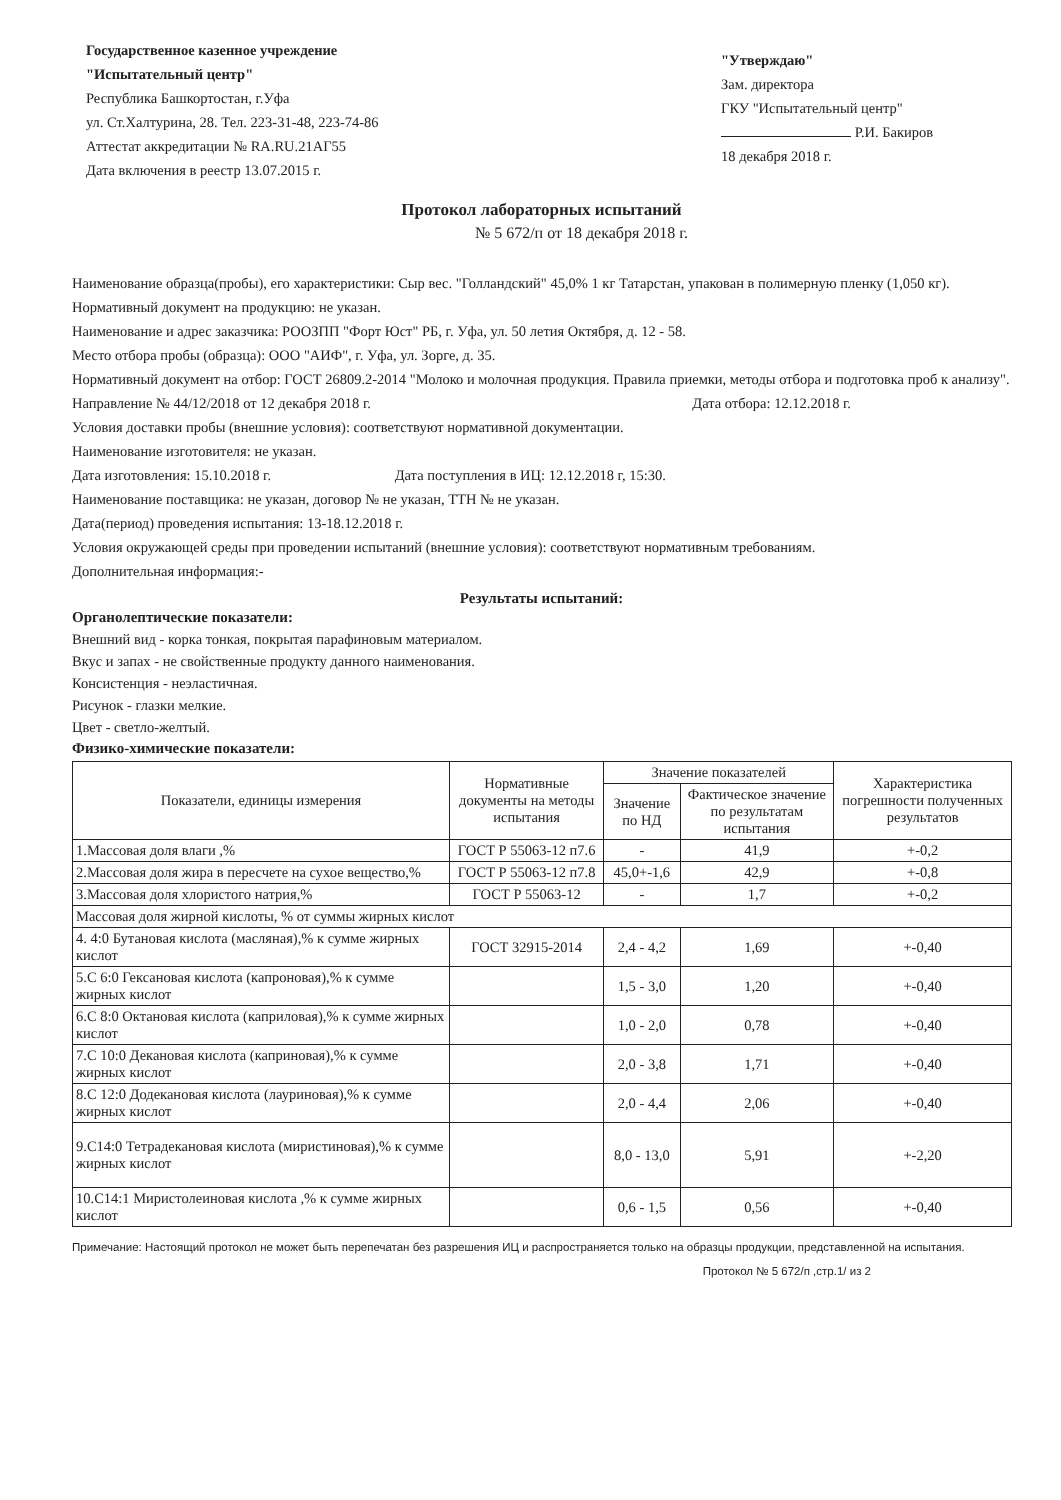Государственное казенное учреждение
"Испытательный центр"
Республика Башкортостан, г.Уфа
ул. Ст.Халтурина, 28. Тел. 223-31-48, 223-74-86
Аттестат аккредитации № RA.RU.21АГ55
Дата включения в реестр 13.07.2015 г.
"Утверждаю"
Зам. директора
ГКУ "Испытательный центр"
Р.И. Бакиров
18 декабря 2018 г.
Протокол лабораторных испытаний
№ 5 672/п от 18 декабря 2018 г.
Наименование образца(пробы), его характеристики: Сыр вес. "Голландский" 45,0% 1 кг Татарстан, упакован в полимерную пленку (1,050 кг).
Нормативный документ на продукцию: не указан.
Наименование и адрес заказчика: РООЗПП "Форт Юст" РБ, г. Уфа, ул. 50 летия Октября, д. 12 - 58.
Место отбора пробы (образца): ООО "АИФ", г. Уфа, ул. Зорге, д. 35.
Нормативный документ на отбор: ГОСТ 26809.2-2014 "Молоко и молочная продукция. Правила приемки, методы отбора и подготовка проб к анализу".
Направление № 44/12/2018 от 12 декабря 2018 г. Дата отбора: 12.12.2018 г.
Условия доставки пробы (внешние условия): соответствуют нормативной документации.
Наименование изготовителя: не указан.
Дата изготовления: 15.10.2018 г. Дата поступления в ИЦ: 12.12.2018 г, 15:30.
Наименование поставщика: не указан, договор № не указан, ТТН № не указан.
Дата(период) проведения испытания: 13-18.12.2018 г.
Условия окружающей среды при проведении испытаний (внешние условия): соответствуют нормативным требованиям.
Дополнительная информация:-
Результаты испытаний:
Органолептические показатели:
Внешний вид - корка тонкая, покрытая парафиновым материалом.
Вкус и запах - не свойственные продукту данного наименования.
Консистенция - неэластичная.
Рисунок - глазки мелкие.
Цвет - светло-желтый.
Физико-химические показатели:
| Показатели, единицы измерения | Нормативные документы на методы испытания | Значение показателей | | Характеристика погрешности полученных результатов |
| --- | --- | --- | --- | --- |
| | | Значение по НД | Фактическое значение по результатам испытания | |
| 1.Массовая доля влаги ,% | ГОСТ Р 55063-12 п7.6 | - | 41,9 | +-0,2 |
| 2.Массовая доля жира в пересчете на сухое вещество,% | ГОСТ Р 55063-12 п7.8 | 45,0+-1,6 | 42,9 | +-0,8 |
| 3.Массовая доля хлористого натрия,% | ГОСТ Р 55063-12 | - | 1,7 | +-0,2 |
| Массовая доля жирной кислоты, % от суммы жирных кислот | | | | |
| 4. 4:0 Бутановая кислота (масляная),% к сумме жирных кислот | ГОСТ 32915-2014 | 2,4 - 4,2 | 1,69 | +-0,40 |
| 5.С 6:0 Гексановая кислота (капроновая),% к сумме жирных кислот | | 1,5 - 3,0 | 1,20 | +-0,40 |
| 6.С 8:0 Октановая кислота (каприловая),% к сумме жирных кислот | | 1,0 - 2,0 | 0,78 | +-0,40 |
| 7.С 10:0 Декановая кислота (каприновая),% к сумме жирных кислот | | 2,0 - 3,8 | 1,71 | +-0,40 |
| 8.С 12:0 Додекановая кислота (лауриновая),% к сумме жирных кислот | | 2,0 - 4,4 | 2,06 | +-0,40 |
| 9.С14:0 Тетрадекановая кислота (миристиновая),% к сумме жирных кислот | | 8,0 - 13,0 | 5,91 | +-2,20 |
| 10.С14:1 Миристолеиновая кислота ,% к сумме жирных кислот | | 0,6 - 1,5 | 0,56 | +-0,40 |
Примечание: Настоящий протокол не может быть перепечатан без разрешения ИЦ и распространяется только на образцы продукции, представленной на испытания.
Протокол № 5 672/п ,стр.1/ из 2